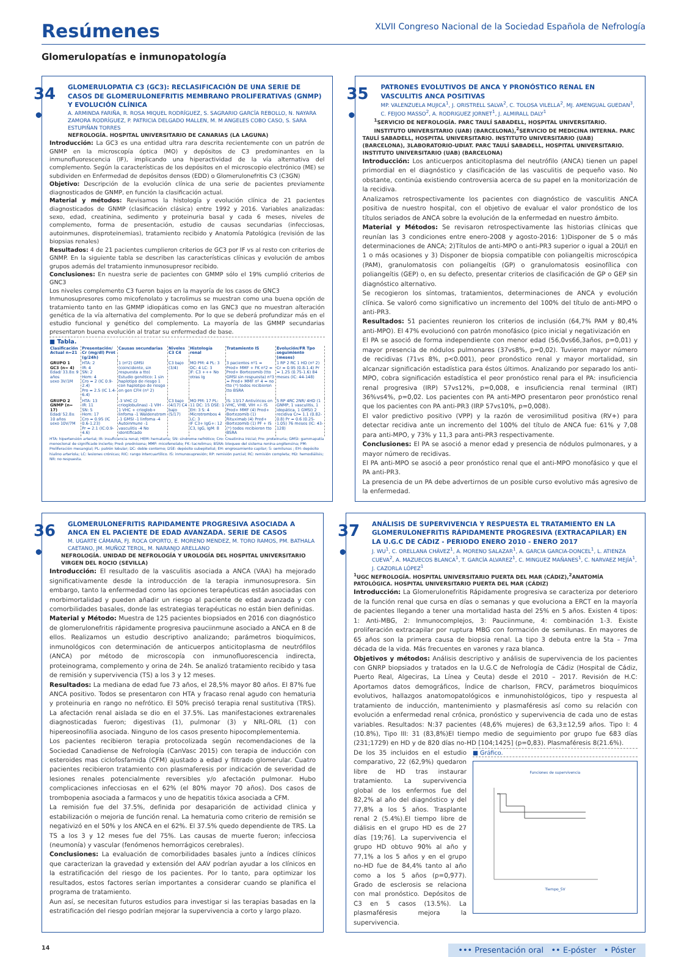Resúmenes
XLVII Congreso Nacional de la Sociedad Española de Nefrología
Glomerulopatías e inmunopatología
34 •
GLOMERULOPATIA C3 (GC3): RECLASIFICACIÓN DE UNA SERIE DE CASOS DE GLOMERULONEFRITIS MEMBRANO PROLIFERATIVAS (GNMP) Y EVOLUCIÓN CLÍNICA
A. ARMINDA FARIÑA, R. ROSA MIQUEL RODRÍGUEZ, S. SAGRARIO GARCÍA REBOLLO, N. NAYARA ZAMORA RODRÍGUEZ, P. PATRICIA DELGADO MALLEN, M. M ANGELES COBO CASO, S. SARA ESTUPIÑAN TORRES
NEFROLOGÍA. HOSPITAL UNIVERSITARIO DE CANARIAS (LA LAGUNA)
Introducción: La GC3 es una entidad ultra rara descrita recientemente con un patrón de GNMP en la microscopía óptica (MO) y depósitos de C3 predominantes en la inmunofluorescencia (IF), implicando una hiperactividad de la vía alternativa del complemento. Según la características de los depósitos en el microscopio electrónico (ME) se subdividen en Enfermedad de depósitos densos (EDD) o Glomerulonefritis C3 (C3GN)
Objetivo: Descripción de la evolución clínica de una serie de pacientes previamente diagnosticados de GNMP, en función la clasificación actual.
Material y métodos: Revisamos la histología y evolución clínica de 21 pacientes diagnosticados de GNMP (clasificación clásica) entre 1992 y 2016. Variables analizadas: sexo, edad, creatinina, sedimento y proteinuria basal y cada 6 meses, niveles de complemento, forma de presentación, estudio de causas secundarias (infecciosas, autoinmunes, disproteinemias), tratamiento recibido y Anatomía Patológica (revisión de las biopsias renales)
Resultados: 4 de 21 pacientes cumplieron criterios de GC3 por IF vs al resto con criterios de GNMP. En la siguiente tabla se describen las características clínicas y evolución de ambos grupos además del tratamiento inmunosupresor recibido.
Conclusiones: En nuestra serie de pacientes con GMMP sólo el 19% cumplió criterios de GNC3
Los niveles complemento C3 fueron bajos en la mayoría de los casos de GNC3
Inmunosupresores como micofenolato y tacrolimus se muestran como una buena opción de tratamiento tanto en las GMMP idiopáticas como en las GNC3 que no muestran alteración genética de la vía alternativa del complemento. Por lo que se deberá profundizar más en el estudio funcional y genético del complemento. La mayoría de las GMMP secundarias presentaron buena evolución al tratar su enfermedad de base.
■ Tabla.
| Clasificación Actual n=21 | Presentación/ Cr (mg/dl) Prot (g/24h) | Causas secundarias | Niveles C3 C4 | Histología renal | Tratamiento IS | Evolución/FR Tpo seguimiento (meses) |
| --- | --- | --- | --- | --- | --- | --- |
| GRUPO 1 GC3 (n= 4) Edad/ 33.8± 9 años sexo 3V/1M | HTA: 2 IR: 4 SN: 2 Hem: 4 Cro = 2 (IC 0.9-2.4) Pro = 2.5 (IC 1.4-6.4) | 1 (nº2) GMSI (coincidente, sin respuesta a tto) Estudio genético: 1 sin haplotipo de riesgo 1 con haplotipo de riesgo en gen CFH (nº 2) | C3 bajo (3/4) | MO PM: 4 PL: 3 DC: 4 LC: 3 IF: C3 +++ No otras Ig | 3 pacientes nº1 = Pred+ MMF + FK nº2 = Pred+ Bortezomib (tto GMSI sin respuesta) nº3 = Pred+ MMF nº 4 = no tto (*) todos recibieron tto BSRA | 1 RP 2 RC 1 HD (nº 2) Cr = 0.95 (0.8-1.4) Pr = 1.25 (0.75-1.6) 84 meses (IC: 44-148) |
| GRUPO 2 GNMP (n= 17) Edad/ 52.8± 10 años sexo 10V/7M | HTA: 13 IR: 11 SN: 5 Hem: 17 Cro = 0.95 (IC 0.6-1.23) Pr = 2.1 (IC:0.9-4.6) | -3 VHC (2 crioglobulinas) -1 VIH - 1 VHC + crioglob+ linfoma -1 Waldenstrom -1 GMSI -1 linfoma -4 Autoinmune -1 vasculitis -4 No identificado | C3 bajo (4/17) C4 bajo (5/17) | MO PM: 17 PL: 11 DC: 15 DSE: 1 EH: 3 S: 4 Microtrombos 4 LC: 3 IF C3+ IgG+: 12 C3, IgG, IgM: 8 | IS: 13/17 Antivíricos en VHC, VHB, VIH +/- IS Pred+ MMF (4) Pred+ Bortezomib (1) Rituximab (4) Pred+ Bortezomib (1) PF + IS (*) todos recibieron tto BSRA | 5 RP 4RC 2NR/ 4HD (1 GNMP, 1 vasculitis, 1 idopática, 1 GMSI) 2 recidiva Cr= 1.1 (0.82-0.8) Pr = 0.6 (0.25-1.05) 76 meses (IC: 43-128) |
HTA: hipertensión arterial; IR: insuficiencia renal; HEM: hematuria; SN: síndrome nefrótico; Cro: Creatinina inicial; Pro: proteinuria; GMSI: gammapatía monoclonal de significado incierto; Pred: prednisona; MMF: micofenolato; FK: tacrolimus; BSRA: bloqueo del sistema renina-angitensina; PM: Proliferación mesangial; PL: patrón lobular; DC: doble contorno; DSE: depósito subepitelial; EH: engrosamiento capilar; S: semilunas ; EH: depósito hialino arteriola; LC: lesiones crónicas; RIC: rango intercuartílico. IS: inmunosupresión; RP: remisión parcial; RC: remisión completa; HD: hemodiálisis; NR: no respuesta.
35 •
PATRONES EVOLUTIVOS DE ANCA Y PRONÓSTICO RENAL EN VASCULITIS ANCA POSITIVAS
MP. VALENZUELA MUJICA<sup>1</sup>, J. ORISTRELL SALVA<sup>2</sup>, C. TOLOSA VILELLA<sup>2</sup>, MJ. AMENGUAL GUEDAN<sup>3</sup>, C. FEIJOO MASSO<sup>2</sup>, A. RODRIGUEZ JORNET<sup>1</sup>, J. ALMIRALL DALY<sup>1</sup>
<sup>1</sup> SERVICIO DE NEFROLOGÍA. PARC TAULÍ SABADELL, HOSPITAL UNIVERSITARIO. INSTITUTO UNIVERSITARIO (UAB) (BARCELONA),<sup>2</sup>SERVICIO DE MEDICINA INTERNA. PARC TAULÍ SABADELL, HOSPITAL UNIVERSITARIO. INSTITUTO UNIVERSITARIO (UAB) (BARCELONA), 3LABORATORIO-UDIAT. PARC TAULÍ SABADELL, HOSPITAL UNIVERSITARIO. INSTITUTO UNIVERSITARIO (UAB) (BARCELONA)
Introducción: Los anticuerpos anticitoplasma del neutrófilo (ANCA) tienen un papel primordial en el diagnóstico y clasificación de las vasculitis de pequeño vaso. No obstante, continúa existiendo controversia acerca de su papel en la monitorización de la recidiva.
Analizamos retrospectivamente los pacientes con diagnóstico de vasculitis ANCA positiva de nuestro hospital, con el objetivo de evaluar el valor pronóstico de los títulos seriados de ANCA sobre la evolución de la enfermedad en nuestro ámbito.
Material y Métodos: Se revisaron retrospectivamente las historias clínicas que reunían las 3 condiciones entre enero-2008 y agosto-2016: 1)Disponer de 5 o más determinaciones de ANCA; 2)Títulos de anti-MPO o anti-PR3 superior o igual a 20U/l en 1 o más ocasiones y 3) Disponer de biopsia compatible con poliangeítis microscópica (PAM), granulomatosis con poliangeítis (GP) o granulomatosis eosinofílica con poliangeítis (GEP) o, en su defecto, presentar criterios de clasificación de GP o GEP sin diagnóstico alternativo.
Se recogieron los síntomas, tratamientos, determinaciones de ANCA y evolución clínica. Se valoró como significativo un incremento del 100% del título de anti-MPO o anti-PR3.
Resultados: 51 pacientes reunieron los criterios de inclusión (64,7% PAM y 80,4% anti-MPO). El 47% evolucionó con patrón monofásico (pico inicial y negativización en
El PA se asoció de forma independiente con menor edad (56,0vs66,3años, p=0,01) y mayor presencia de nódulos pulmonares (37vs8%, p=0,02). Tuvieron mayor número de recidivas (71vs 8%, p<0.001), peor pronóstico renal y mayor mortalidad, sin alcanzar significación estadística para éstos últimos. Analizando por separado los anti-MPO, cobra significación estadística el peor pronóstico renal para el PA: insuficiencia renal progresiva (IRP) 57vs12%, p=0,008, e insuficiencia renal terminal (IRT) 36%vs4%, p=0,02. Los pacientes con PA anti-MPO presentaron peor pronóstico renal que los pacientes con PA anti-PR3 (IRP 57vs10%, p=0,008).
El valor predictivo positivo (VPP) y la razón de verosimilitud positiva (RV+) para detectar recidiva ante un incremento del 100% del título de ANCA fue: 61% y 7,08 para anti-MPO, y 73% y 11,3 para anti-PR3 respectivamente.
Conclusiones: El PA se asoció a menor edad y presencia de nódulos pulmonares, y a mayor número de recidivas.
El PA anti-MPO se asoció a peor pronóstico renal que el anti-MPO monofásico y que el PA anti-PR3.
La presencia de un PA debe advertirnos de un posible curso evolutivo más agresivo de la enfermedad.
36 •
GLOMERULONEFRITIS RAPIDAMENTE PROGRESIVA ASOCIADA A ANCA EN EL PACIENTE DE EDAD AVANZADA. SERIE DE CASOS
M. UGARTE CÁMARA, FJ. ROCA OPORTO, E. MORENO MENDEZ, M. TORO RAMOS, PM. BATHALA CAETANO, JM. MUÑOZ TEROL, M. NARANJO ARELLANO
NEFROLOGÍA. UNIDAD DE NEFROLOGÍA Y UROLOGÍA DEL HOSPITAL UNIVERSITARIO VIRGEN DEL ROCIO (SEVILLA)
Introducción: El resultado de la vasculitis asociada a ANCA (VAA) ha mejorado significativamente desde la introducción de la terapia inmunosupresora. Sin embargo, tanto la enfermedad como las opciones terapéuticas están asociadas con morbimortalidad y pueden añadir un riesgo al paciente de edad avanzada y con comorbilidades basales, donde las estrategias terapéuticas no están bien definidas.
Material y Método: Muestra de 125 pacientes biopsiados en 2016 con diagnóstico de glomerulonefritis rápidamente progresiva pauciinmune asociado a ANCA en 8 de ellos. Realizamos un estudio descriptivo analizando; parámetros bioquímicos, inmunológicos con determinación de anticuerpos anticitoplasma de neutrófilos (ANCA) por método de microscopía con inmunofluorescencia indirecta, proteinograma, complemento y orina de 24h. Se analizó tratamiento recibido y tasa de remisión y supervivencia (TS) a los 3 y 12 meses.
Resultados: La mediana de edad fue 73 años, el 28,5% mayor 80 años. El 87% fue ANCA positivo. Todos se presentaron con HTA y fracaso renal agudo con hematuria y proteinuria en rango no nefrótico. El 50% precisó terapia renal sustitutiva (TRS). La afectación renal aislada se dio en el 37.5%. Las manifestaciones extrarenales diagnosticadas fueron; digestivas (1), pulmonar (3) y NRL-ORL (1) con hipereosinofilia asociada. Ninguno de los casos presento hipocomplementemia.
Los pacientes recibieron terapia protocolizada según recomendaciones de la Sociedad Canadiense de Nefrología (CanVasc 2015) con terapia de inducción con esteroides mas ciclofosfamida (CFM) ajustado a edad y filtrado glomerular. Cuatro pacientes recibieron tratamiento con plasmaferesis por indicación de severidad de lesiones renales potencialmente reversibles y/o afectación pulmonar. Hubo complicaciones infecciosas en el 62% (el 80% mayor 70 años). Dos casos de trombopenia asociada a farmacos y uno de hepatitis tóxica asociada a CFM.
La remisión fue del 37.5%, definida por desaparición de actividad clinica y estabilización o mejoria de función renal. La hematuria como criterio de remisión se negativizó en el 50% y los ANCA en el 62%. El 37.5% quedo dependiente de TRS. La TS a los 3 y 12 meses fue del 75%. Las causas de muerte fueron; infecciosa (neumonía) y vascular (fenómenos hemorrágicos cerebrales).
Conclusiones: La evaluación de comorbilidades basales junto a índices clínicos que caracterizan la gravedad y extensión del AAV podrían ayudar a los clínicos en la estratificación del riesgo de los pacientes. Por lo tanto, para optimizar los resultados, estos factores serían importantes a considerar cuando se planifica el programa de tratamiento.
Aun así, se necesitan futuros estudios para investigar si las terapias basadas en la estratificación del riesgo podrían mejorar la supervivencia a corto y largo plazo.
37 •
ANÁLISIS DE SUPERVIVENCIA Y RESPUESTA EL TRATAMIENTO EN LA GLOMERULONEFRITIS RÁPIDAMENTE PROGRESIVA (EXTRACAPILAR) EN LA U.G.C DE CÁDIZ - PERIODO ENERO 2010 - ENERO 2017
J. WU<sup>1</sup>, C. ORELLANA CHÁVEZ<sup>1</sup>, A. MORENO SALAZAR<sup>1</sup>, A. GARCIA GARCIA-DONCEL<sup>1</sup>, L. ATIENZA CUEVA<sup>2</sup>, A. MAZUECOS BLANCA<sup>1</sup>, T. GARCÍA ALVAREZ<sup>1</sup>, C. MINGUEZ MAÑANES<sup>1</sup>, C. NARVAEZ MEJÍA<sup>1</sup>, J. CAZORLA LÓPEZ<sup>1</sup>
<sup>1</sup> UGC NEFROLOGÍA. HOSPITAL UNIVERSITARIO PUERTA DEL MAR (CÁDIZ),<sup>2</sup>ANATOMÍA PATOLÓGICA. HOSPITAL UNIVERSITARIO PUERTA DEL MAR (CÁDIZ)
Introducción: La Glomerulonefritis Rápidamente progresiva se caracteriza por deterioro de la función renal que cursa en días o semanas y que evoluciona a ERCT en la mayoría de pacientes llegando a tener una mortalidad hasta del 25% en 5 años. Existen 4 tipos: 1: Anti-MBG, 2: Inmunocomplejos, 3: Pauciinmune, 4: combinación 1-3. Existe proliferación extracapilar por ruptura MBG con formación de semilunas. En mayores de 65 años son la primera causa de biopsia renal. La tipo 3 debuta entre la 5ta – 7ma década de la vida. Más frecuentes en varones y raza blanca.
Objetivos y métodos: Análisis descriptivo y análisis de supervivencia de los pacientes con GNRP biopsiados y tratados en la U.G.C de Nefrología de Cádiz (Hospital de Cádiz, Puerto Real, Algeciras, La Línea y Ceuta) desde el 2010 – 2017. Revisión de H.C: Aportamos datos demográficos, Índice de charlson, FRCV, parámetros bioquímicos evolutivos, hallazgos anatomopatológicos e inmunohistológicos, tipo y respuesta al tratamiento de inducción, mantenimiento y plasmaféresis así como su relación con evolución a enfermedad renal crónica, pronóstico y supervivencia de cada uno de estas variables. Resultados: N:37 pacientes (48,6% mujeres) de 63,3±12,59 años. Tipo I: 4 (10.8%), Tipo III: 31 (83,8%)El tiempo medio de seguimiento por grupo fue 683 días (231;1729) en HD y de 820 días no-HD [104;1425] (p=0,83). Plasmaféresis 8(21.6%).
De los 35 incluidos en el estudio comparativo, 22 (62,9%) quedaron libre de HD tras instaurar tratamiento. La supervivencia global de los enfermos fue del 82,2% al año del diagnóstico y del 77,8% a los 5 años. Trasplante renal 2 (5.4%).El tiempo libre de diálisis en el grupo HD es de 27 días [19;76]. La supervivencia el grupo HD obtuvo 90% al año y 77,1% a los 5 años y en el grupo no-HD fue de 84,4% tanto al año como a los 5 años (p=0,977). Grado de esclerosis se relaciona con mal pronóstico. Depósitos de C3 en 5 casos (13.5%). La plasmaféresis mejora la supervivencia.
■ Gráfico.
Funciones de supervivencia
Tiempo_SV
14 ••• Presentación oral •• E-póster • Póster